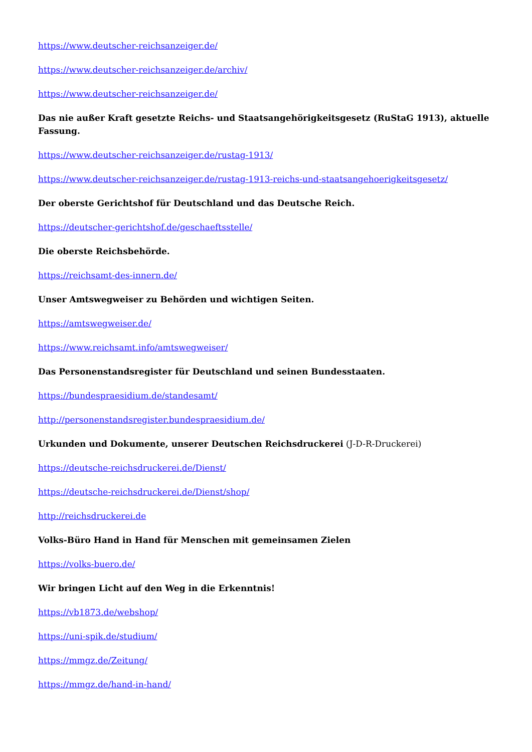https://www.deutscher-reichsanzeiger.de/
https://www.deutscher-reichsanzeiger.de/archiv/
https://www.deutscher-reichsanzeiger.de/
Das nie außer Kraft gesetzte Reichs- und Staatsangehörigkeitsgesetz (RuStaG 1913), aktuelle Fassung.
https://www.deutscher-reichsanzeiger.de/rustag-1913/
https://www.deutscher-reichsanzeiger.de/rustag-1913-reichs-und-staatsangehoerigkeitsgesetz/
Der oberste Gerichtshof für Deutschland und das Deutsche Reich.
https://deutscher-gerichtshof.de/geschaeftsstelle/
Die oberste Reichsbehörde.
https://reichsamt-des-innern.de/
Unser Amtswegweiser zu Behörden und wichtigen Seiten.
https://amtswegweiser.de/
https://www.reichsamt.info/amtswegweiser/
Das Personenstandsregister für Deutschland und seinen Bundesstaaten.
https://bundespraesidium.de/standesamt/
http://personenstandsregister.bundespraesidium.de/
Urkunden und Dokumente, unserer Deutschen Reichsdruckerei (J-D-R-Druckerei)
https://deutsche-reichsdruckerei.de/Dienst/
https://deutsche-reichsdruckerei.de/Dienst/shop/
http://reichsdruckerei.de
Volks-Büro Hand in Hand für Menschen mit gemeinsamen Zielen
https://volks-buero.de/
Wir bringen Licht auf den Weg in die Erkenntnis!
https://vb1873.de/webshop/
https://uni-spik.de/studium/
https://mmgz.de/Zeitung/
https://mmgz.de/hand-in-hand/